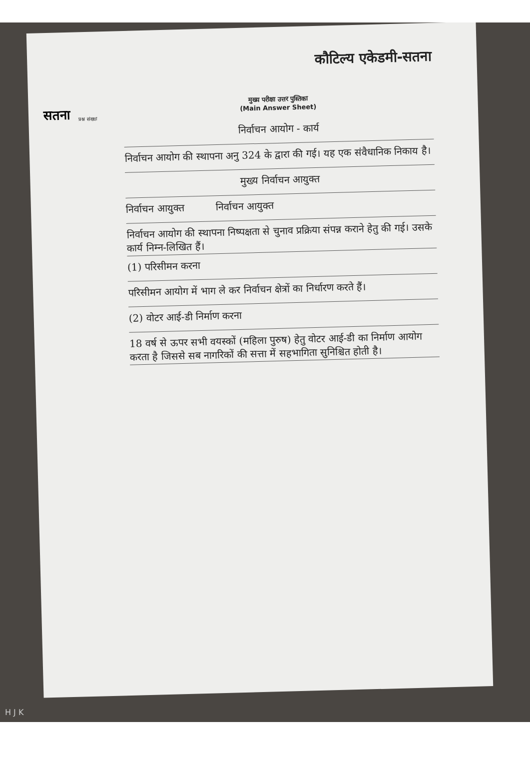सतना
कौटिल्य एकेडमी-सतना
मुख्य परीक्षा उत्तर पुस्तिका
(Main Answer Sheet)
प्रश्न संख्या
निर्वाचन आयोग - कार्य
निर्वाचन आयोग की स्थापना अनु 324 के द्वारा की गई। यह एक संवैधानिक निकाय है।
मुख्य निर्वाचन आयुक्त
निर्वाचन आयुक्त निर्वाचन आयुक्त
निर्वाचन आयोग की स्थापना निष्पक्षता से चुनाव प्रक्रिया संपन्न कराने हेतु की गई। उसके कार्य निम्न-लिखित हैं।
(1) परिसीमन करना
परिसीमन आयोग में भाग ले कर निर्वाचन क्षेत्रों का निर्धारण करते हैं।
(2) वोटर आई-डी निर्माण करना
18 वर्ष से ऊपर सभी वयस्कों (महिला पुरुष) हेतु वोटर आई-डी का निर्माण आयोग करता है जिससे सब नागरिकों की सत्ता में सहभागिता सुनिश्चित होती है।
H J K